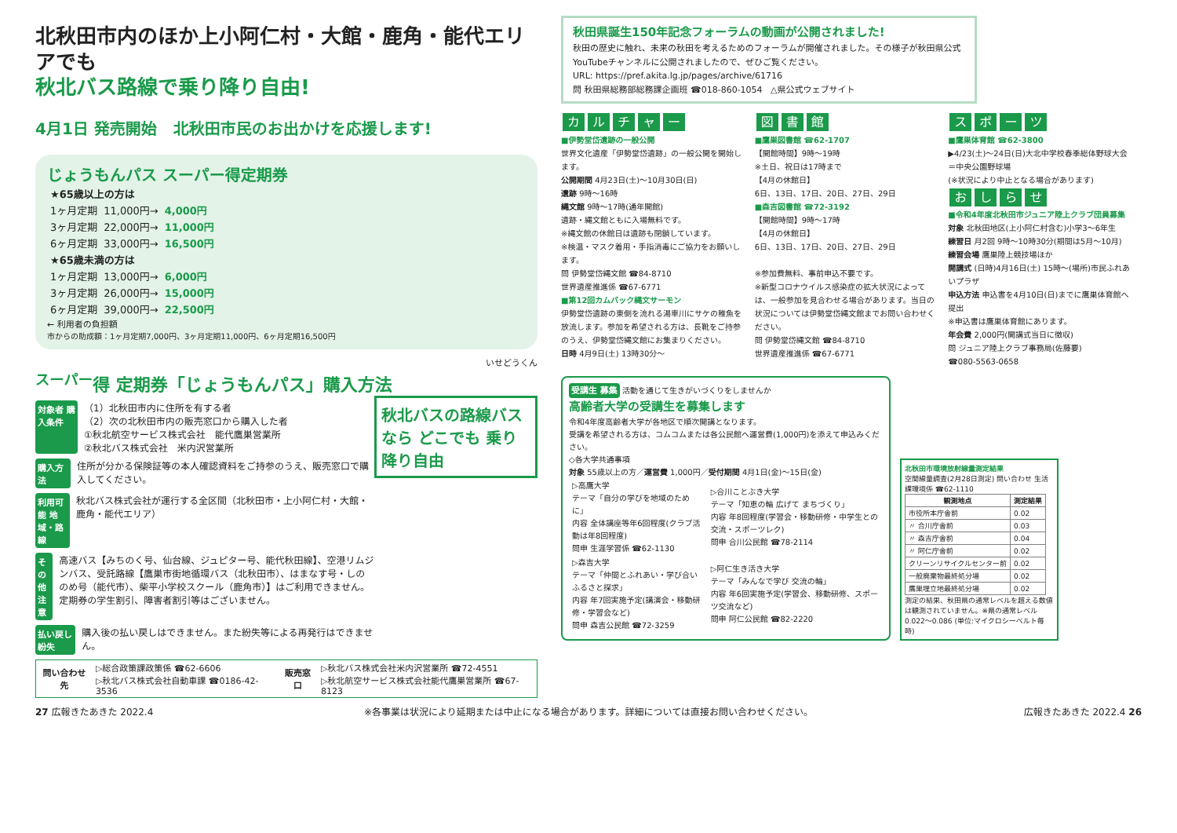北秋田市内のほか上小阿仁村・大館・鹿角・能代エリアでも
秋北バス路線で乗り降り自由!
4月1日 発売開始 北秋田市民のお出かけを応援します!
じょうもんパス スーパー得定期券
| ★65歳以上の方は | | |
| 1ヶ月定期 | 11,000円→ | 4,000円 |
| 3ヶ月定期 | 22,000円→ | 11,000円 |
| 6ヶ月定期 | 33,000円→ | 16,500円 |
| ★65歳未満の方は | | |
| 1ヶ月定期 | 13,000円→ | 6,000円 |
| 3ヶ月定期 | 26,000円→ | 15,000円 |
| 6ヶ月定期 | 39,000円→ | 22,500円 |
← 利用者の負担額
市からの助成額：1ヶ月定期7,000円、3ヶ月定期11,000円、6ヶ月定期16,500円
いせどうくん
<sup>スーパー</sup>得 定期券「じょうもんパス」購入方法
対象者 購入条件
（1）北秋田市内に住所を有する者
（2）次の北秋田市内の販売窓口から購入した者
①秋北航空サービス株式会社　能代鷹巣営業所
②秋北バス株式会社　米内沢営業所
購入方法
住所が分かる保険証等の本人確認資料をご持参のうえ、販売窓口で購入してください。
利用可能 地域・路線
秋北バス株式会社が運行する全区間（北秋田市・上小阿仁村・大館・鹿角・能代エリア）
その他 注意
高速バス【みちのく号、仙台線、ジュピター号、能代秋田線】、空港リムジンバス、受託路線【鷹巣市街地循環バス（北秋田市）、はまなす号・しののめ号（能代市）、柴平小学校スクール（鹿角市）】はご利用できません。
定期券の学生割引、障害者割引等はございません。
払い戻し 紛失
購入後の払い戻しはできません。また紛失等による再発行はできません。
秋北バスの路線バスなら どこでも 乗り降り自由
| 問い合わせ先 | ▷総合政策課政策係 ☎62-6606 ▷秋北バス株式会社自動車課 ☎0186-42-3536 | 販売窓口 | ▷秋北バス株式会社米内沢営業所 ☎72-4551 ▷秋北航空サービス株式会社能代鷹巣営業所 ☎67-8123 |
秋田県誕生150年記念フォーラムの動画が公開されました!
秋田の歴史に触れ、未来の秋田を考えるためのフォーラムが開催されました。その様子が秋田県公式YouTubeチャンネルに公開されましたので、ぜひご覧ください。
URL: https://pref.akita.lg.jp/pages/archive/61716
問 秋田県総務部総務課企画班 ☎018-860-1054 △県公式ウェブサイト
カルチャー
■伊勢堂岱遺跡の一般公開
世界文化遺産「伊勢堂岱遺跡」の一般公開を開始します。
公開期間 4月23日(土)～10月30日(日)
遺跡 9時～16時
縄文館 9時～17時(通年開館)
遺跡・縄文館ともに入場無料です。
※縄文館の休館日は遺跡も閉鎖しています。
※検温・マスク着用・手指消毒にご協力をお願いします。
問 伊勢堂岱縄文館 ☎84-8710
世界遺産推進係 ☎67-6771
■第12回カムバック縄文サーモン
伊勢堂岱遺跡の東側を流れる湯車川にサケの稚魚を放流します。参加を希望される方は、長靴をご持参のうえ、伊勢堂岱縄文館にお集まりください。
日時 4月9日(土) 13時30分～
図書館
■鷹巣図書館 ☎62-1707
【開館時間】9時～19時
※土日、祝日は17時まで
【4月の休館日】
6日、13日、17日、20日、27日、29日
■森吉図書館 ☎72-3192
【開館時間】9時～17時
【4月の休館日】
6日、13日、17日、20日、27日、29日
※参加費無料、事前申込不要です。
※新型コロナウイルス感染症の拡大状況によっては、一般参加を見合わせる場合があります。当日の状況については伊勢堂岱縄文館までお問い合わせください。
問 伊勢堂岱縄文館 ☎84-8710
世界遺産推進係 ☎67-6771
スポーツ
■鷹巣体育館 ☎62-3800
▶4/23(土)～24日(日)大北中学校春季総体野球大会＝中央公園野球場
(※状況により中止となる場合があります)
おしらせ
■令和4年度北秋田市ジュニア陸上クラブ団員募集
対象 北秋田地区(上小阿仁村含む)小学3～6年生
練習日 月2回 9時～10時30分(期間は5月～10月)
練習会場 鷹巣陸上競技場ほか
開講式 (日時)4月16日(土) 15時～(場所)市民ふれあいプラザ
申込方法 申込書を4月10日(日)までに鷹巣体育館へ提出
※申込書は鷹巣体育館にあります。
年会費 2,000円(開講式当日に徴収)
問 ジュニア陸上クラブ事務局(佐藤要)
☎080-5563-0658
受講生 募集 活動を通じて生きがいづくりをしませんか
高齢者大学の受講生を募集します
令和4年度高齢者大学が各地区で順次開講となります。
受講を希望される方は、コムコムまたは各公民館へ運営費(1,000円)を添えて申込みください。
◇各大学共通事項
対象 55歳以上の方／運営費 1,000円／受付期間 4月1日(金)～15日(金)
| ▷高鷹大学 テーマ「自分の学びを地域のために」 内容 全体講座等年6回程度(クラブ活動は年8回程度) 問申 生涯学習係 ☎62-1130 | ▷合川ことぶき大学 テーマ「知恵の輪 広げて まちづくり」 内容 年8回程度(学習会・移動研修・中学生との交流・スポーツレク) 問申 合川公民館 ☎78-2114 |
| ▷森吉大学 テーマ「仲間とふれあい・学び合い ふるさと探求」 内容 年7回実施予定(講演会・移動研修・学習会など) 問申 森吉公民館 ☎72-3259 | ▷阿仁生き活き大学 テーマ「みんなで学び 交流の輪」 内容 年6回実施予定(学習会、移動研修、スポーツ交流など) 問申 阿仁公民館 ☎82-2220 |
北秋田市環境放射線量測定結果
空間線量調査(2月28日測定) 問い合わせ 生活課環境係 ☎62-1110
| 観測地点 | 測定結果 |
| --- | --- |
| 市役所本庁舎前 | 0.02 |
| 〃 合川庁舎前 | 0.03 |
| 〃 森吉庁舎前 | 0.04 |
| 〃 阿仁庁舎前 | 0.02 |
| クリーンリサイクルセンター前 | 0.02 |
| 一般廃棄物最終処分場 | 0.02 |
| 鷹巣埋立地最終処分場 | 0.02 |
測定の結果、秋田県の通常レベルを超える数値は観測されていません。※県の通常レベル 0.022～0.086 (単位:マイクロシーベルト毎時)
27 広報きたあきた 2022.4 ※各事業は状況により延期または中止になる場合があります。詳細については直接お問い合わせください。 広報きたあきた 2022.4 26